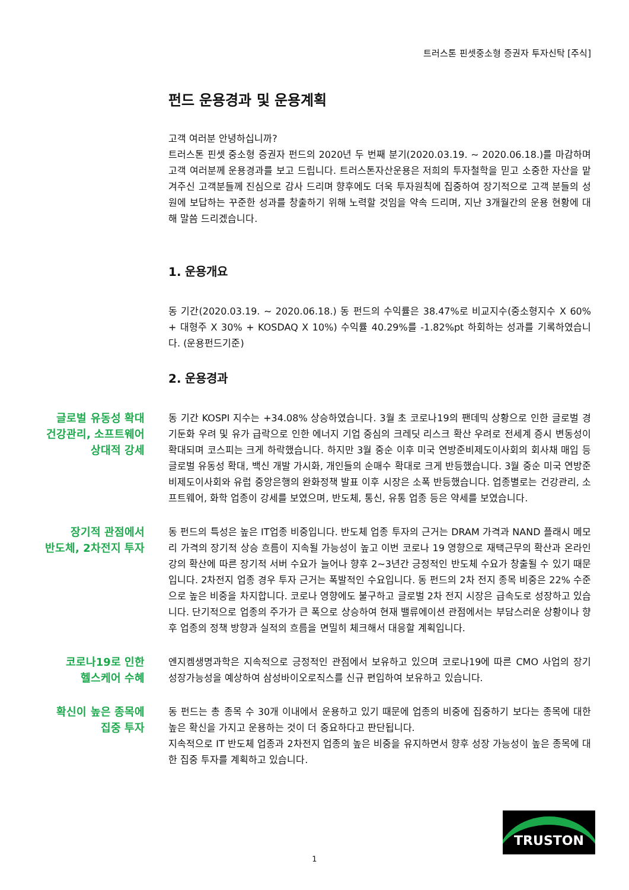트러스톤 핀셋중소형 증권자 투자신탁 [주식]
펀드 운용경과 및 운용계획
고객 여러분 안녕하십니까?
트러스톤 핀셋 중소형 증권자 펀드의 2020년 두 번째 분기(2020.03.19. ~ 2020.06.18.)를 마감하며 고객 여러분께 운용경과를 보고 드립니다. 트러스톤자산운용은 저희의 투자철학을 믿고 소중한 자산을 맡겨주신 고객분들께 진심으로 감사 드리며 향후에도 더욱 투자원칙에 집중하여 장기적으로 고객 분들의 성원에 보답하는 꾸준한 성과를 창출하기 위해 노력할 것임을 약속 드리며, 지난 3개월간의 운용 현황에 대해 말씀 드리겠습니다.
1. 운용개요
동 기간(2020.03.19. ~ 2020.06.18.) 동 펀드의 수익률은 38.47%로 비교지수(중소형지수 X 60% + 대형주 X 30% + KOSDAQ X 10%) 수익률 40.29%를 -1.82%pt 하회하는 성과를 기록하였습니다. (운용펀드기준)
2. 운용경과
글로벌 유동성 확대
건강관리, 소프트웨어
상대적 강세
동 기간 KOSPI 지수는 +34.08% 상승하였습니다. 3월 초 코로나19의 팬데믹 상황으로 인한 글로벌 경기둔화 우려 및 유가 급락으로 인한 에너지 기업 중심의 크레딧 리스크 확산 우려로 전세계 증시 변동성이 확대되며 코스피는 크게 하락했습니다. 하지만 3월 중순 이후 미국 연방준비제도이사회의 회사채 매입 등 글로벌 유동성 확대, 백신 개발 가시화, 개인들의 순매수 확대로 크게 반등했습니다. 3월 중순 미국 연방준비제도이사회와 유럽 중앙은행의 완화정책 발표 이후 시장은 소폭 반등했습니다. 업종별로는 건강관리, 소프트웨어, 화학 업종이 강세를 보였으며, 반도체, 통신, 유통 업종 등은 약세를 보였습니다.
장기적 관점에서
반도체, 2차전지 투자
동 펀드의 특성은 높은 IT업종 비중입니다. 반도체 업종 투자의 근거는 DRAM 가격과 NAND 플래시 메모리 가격의 장기적 상승 흐름이 지속될 가능성이 높고 이번 코로나 19 영향으로 재택근무의 확산과 온라인 강의 확산에 따른 장기적 서버 수요가 늘어나 향후 2~3년간 긍정적인 반도체 수요가 창출될 수 있기 때문입니다. 2차전지 업종 경우 투자 근거는 폭발적인 수요입니다. 동 펀드의 2차 전지 종목 비중은 22% 수준으로 높은 비중을 차지합니다. 코로나 영향에도 불구하고 글로벌 2차 전지 시장은 급속도로 성장하고 있습니다. 단기적으로 업종의 주가가 큰 폭으로 상승하여 현재 밸류에이션 관점에서는 부담스러운 상황이나 향후 업종의 정책 방향과 실적의 흐름을 면밀히 체크해서 대응할 계획입니다.
코로나19로 인한
헬스케어 수혜
엔지켐생명과학은 지속적으로 긍정적인 관점에서 보유하고 있으며 코로나19에 따른 CMO 사업의 장기 성장가능성을 예상하여 삼성바이오로직스를 신규 편입하여 보유하고 있습니다.
확신이 높은 종목에
집중 투자
동 펀드는 총 종목 수 30개 이내에서 운용하고 있기 때문에 업종의 비중에 집중하기 보다는 종목에 대한 높은 확신을 가지고 운용하는 것이 더 중요하다고 판단됩니다.
지속적으로 IT 반도체 업종과 2차전지 업종의 높은 비중을 유지하면서 향후 성장 가능성이 높은 종목에 대한 집중 투자를 계획하고 있습니다.
TRUSTON
1